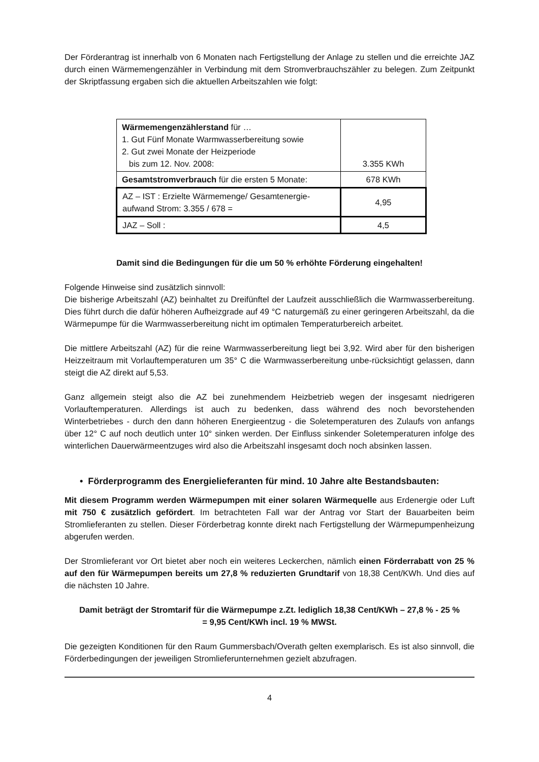Der Förderantrag ist innerhalb von 6 Monaten nach Fertigstellung der Anlage zu stellen und die erreichte JAZ durch einen Wärmemengenzähler in Verbindung mit dem Stromverbrauchszähler zu belegen. Zum Zeitpunkt der Skriptfassung ergaben sich die aktuellen Arbeitszahlen wie folgt:
| Wärmemengenzählerstand für … 1. Gut Fünf Monate Warmwasserbereitung sowie 2. Gut zwei Monate der Heizperiode bis zum 12. Nov. 2008: | 3.355 KWh |
| Gesamtstromverbrauch für die ersten 5 Monate: | 678 KWh |
| AZ – IST : Erzielte Wärmemenge/ Gesamtenergie-aufwand Strom: 3.355 / 678 = | 4,95 |
| JAZ – Soll : | 4,5 |
Damit sind die Bedingungen für die um 50 % erhöhte Förderung eingehalten!
Folgende Hinweise sind zusätzlich sinnvoll:
Die bisherige Arbeitszahl (AZ) beinhaltet zu Dreifünftel der Laufzeit ausschließlich die Warmwasserbereitung. Dies führt durch die dafür höheren Aufheizgrade auf 49 °C naturgemäß zu einer geringeren Arbeitszahl, da die Wärmepumpe für die Warmwasserbereitung nicht im optimalen Temperaturbereich arbeitet.
Die mittlere Arbeitszahl (AZ) für die reine Warmwasserbereitung liegt bei 3,92. Wird aber für den bisherigen Heizzeitraum mit Vorlauftemperaturen um 35° C die Warmwasserbereitung unbe-rücksichtigt gelassen, dann steigt die AZ direkt auf 5,53.
Ganz allgemein steigt also die AZ bei zunehmendem Heizbetrieb wegen der insgesamt niedrigeren Vorlauftemperaturen. Allerdings ist auch zu bedenken, dass während des noch bevorstehenden Winterbetriebes - durch den dann höheren Energieentzug - die Soletemperaturen des Zulaufs von anfangs über 12° C auf noch deutlich unter 10° sinken werden. Der Einfluss sinkender Soletemperaturen infolge des winterlichen Dauerwärmeentzuges wird also die Arbeitszahl insgesamt doch noch absinken lassen.
• Förderprogramm des Energielieferanten für mind. 10 Jahre alte Bestandsbauten:
Mit diesem Programm werden Wärmepumpen mit einer solaren Wärmequelle aus Erdenergie oder Luft mit 750 € zusätzlich gefördert. Im betrachteten Fall war der Antrag vor Start der Bauarbeiten beim Stromlieferanten zu stellen. Dieser Förderbetrag konnte direkt nach Fertigstellung der Wärmepumpenheizung abgerufen werden.
Der Stromlieferant vor Ort bietet aber noch ein weiteres Leckerchen, nämlich einen Förderrabatt von 25 % auf den für Wärmepumpen bereits um 27,8 % reduzierten Grundtarif von 18,38 Cent/KWh. Und dies auf die nächsten 10 Jahre.
Damit beträgt der Stromtarif für die Wärmepumpe z.Zt. lediglich 18,38 Cent/KWh – 27,8 % - 25 %
= 9,95 Cent/KWh incl. 19 % MWSt.
Die gezeigten Konditionen für den Raum Gummersbach/Overath gelten exemplarisch. Es ist also sinnvoll, die Förderbedingungen der jeweiligen Stromlieferunternehmen gezielt abzufragen.
4